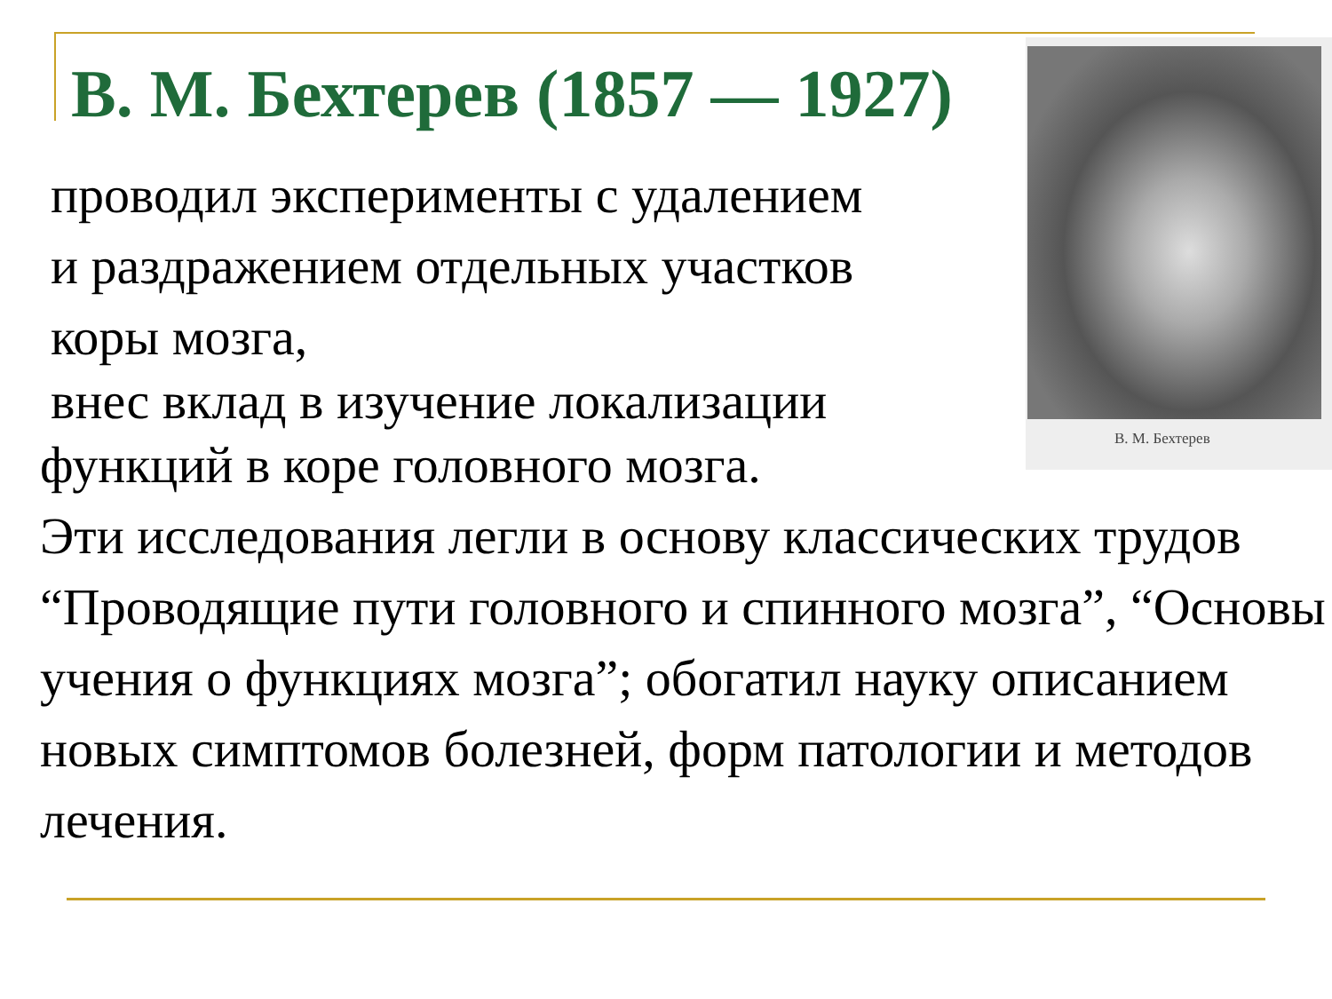В. М. Бехтерев (1857 — 1927)
В. М. Бехтерев
проводил эксперименты с удалением
и раздражением отдельных участков
коры мозга,
внес вклад в изучение локализации
функций в коре головного мозга.
Эти исследования легли в основу классических трудов “Проводящие пути головного и спинного мозга”, “Основы учения о функциях мозга”; обогатил науку описанием новых симптомов болезней, форм патологии и методов лечения.